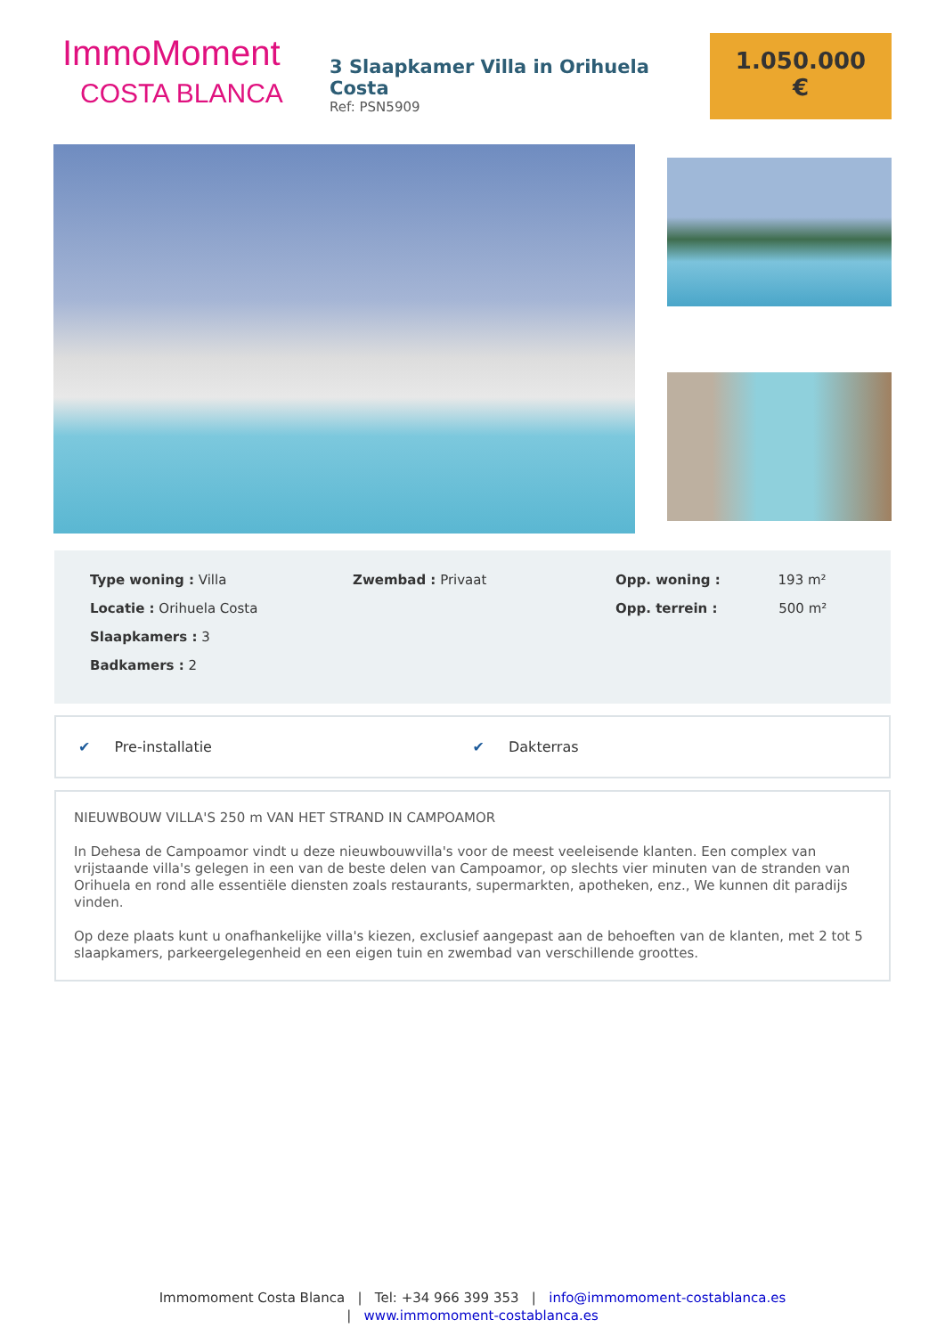ImmoMoment
COSTA BLANCA
3 Slaapkamer Villa in Orihuela Costa
Ref: PSN5909
1.050.000
€
Type woning : Villa
Locatie : Orihuela Costa
Slaapkamers : 3
Badkamers : 2
Zwembad : Privaat Opp. woning : 193 m²
Opp. terrein : 500 m²
✔ Pre-installatie ✔ Dakterras
NIEUWBOUW VILLA'S 250 m VAN HET STRAND IN CAMPOAMOR
In Dehesa de Campoamor vindt u deze nieuwbouwvilla's voor de meest veeleisende klanten. Een complex van vrijstaande villa's gelegen in een van de beste delen van Campoamor, op slechts vier minuten van de stranden van Orihuela en rond alle essentiële diensten zoals restaurants, supermarkten, apotheken, enz., We kunnen dit paradijs vinden.
Op deze plaats kunt u onafhankelijke villa's kiezen, exclusief aangepast aan de behoeften van de klanten, met 2 tot 5 slaapkamers, parkeergelegenheid en een eigen tuin en zwembad van verschillende groottes.
Immomoment Costa Blanca | Tel: +34 966 399 353 | info@immomoment-costablanca.es
| www.immomoment-costablanca.es